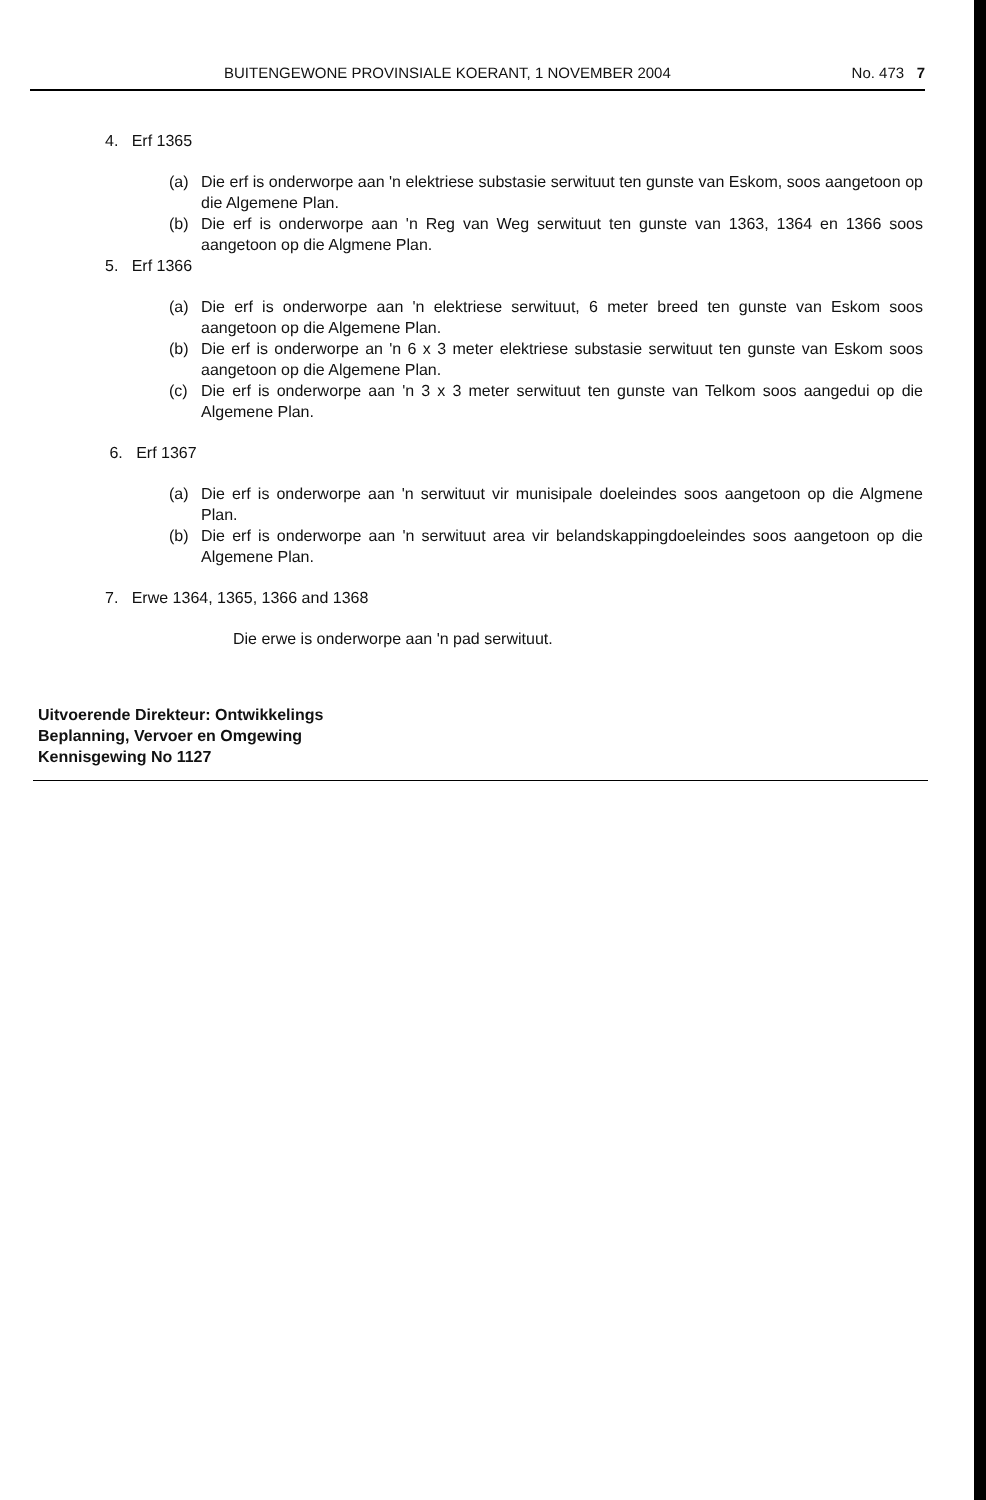BUITENGEWONE PROVINSIALE KOERANT, 1 NOVEMBER 2004 No. 473 7
4. Erf 1365
(a) Die erf is onderworpe aan 'n elektriese substasie serwituut ten gunste van Eskom, soos aangetoon op die Algemene Plan.
(b) Die erf is onderworpe aan 'n Reg van Weg serwituut ten gunste van 1363, 1364 en 1366 soos aangetoon op die Algmene Plan.
5. Erf 1366
(a) Die erf is onderworpe aan 'n elektriese serwituut, 6 meter breed ten gunste van Eskom soos aangetoon op die Algemene Plan.
(b) Die erf is onderworpe an 'n 6 x 3 meter elektriese substasie serwituut ten gunste van Eskom soos aangetoon op die Algemene Plan.
(c) Die erf is onderworpe aan 'n 3 x 3 meter serwituut ten gunste van Telkom soos aangedui op die Algemene Plan.
6. Erf 1367
(a) Die erf is onderworpe aan 'n serwituut vir munisipale doeleindes soos aangetoon op die Algmene Plan.
(b) Die erf is onderworpe aan 'n serwituut area vir belandskappingdoeleindes soos aangetoon op die Algemene Plan.
7. Erwe 1364, 1365, 1366 and 1368
Die erwe is onderworpe aan 'n pad serwituut.
Uitvoerende Direkteur: Ontwikkelings
Beplanning, Vervoer en Omgewing
Kennisgewing No 1127